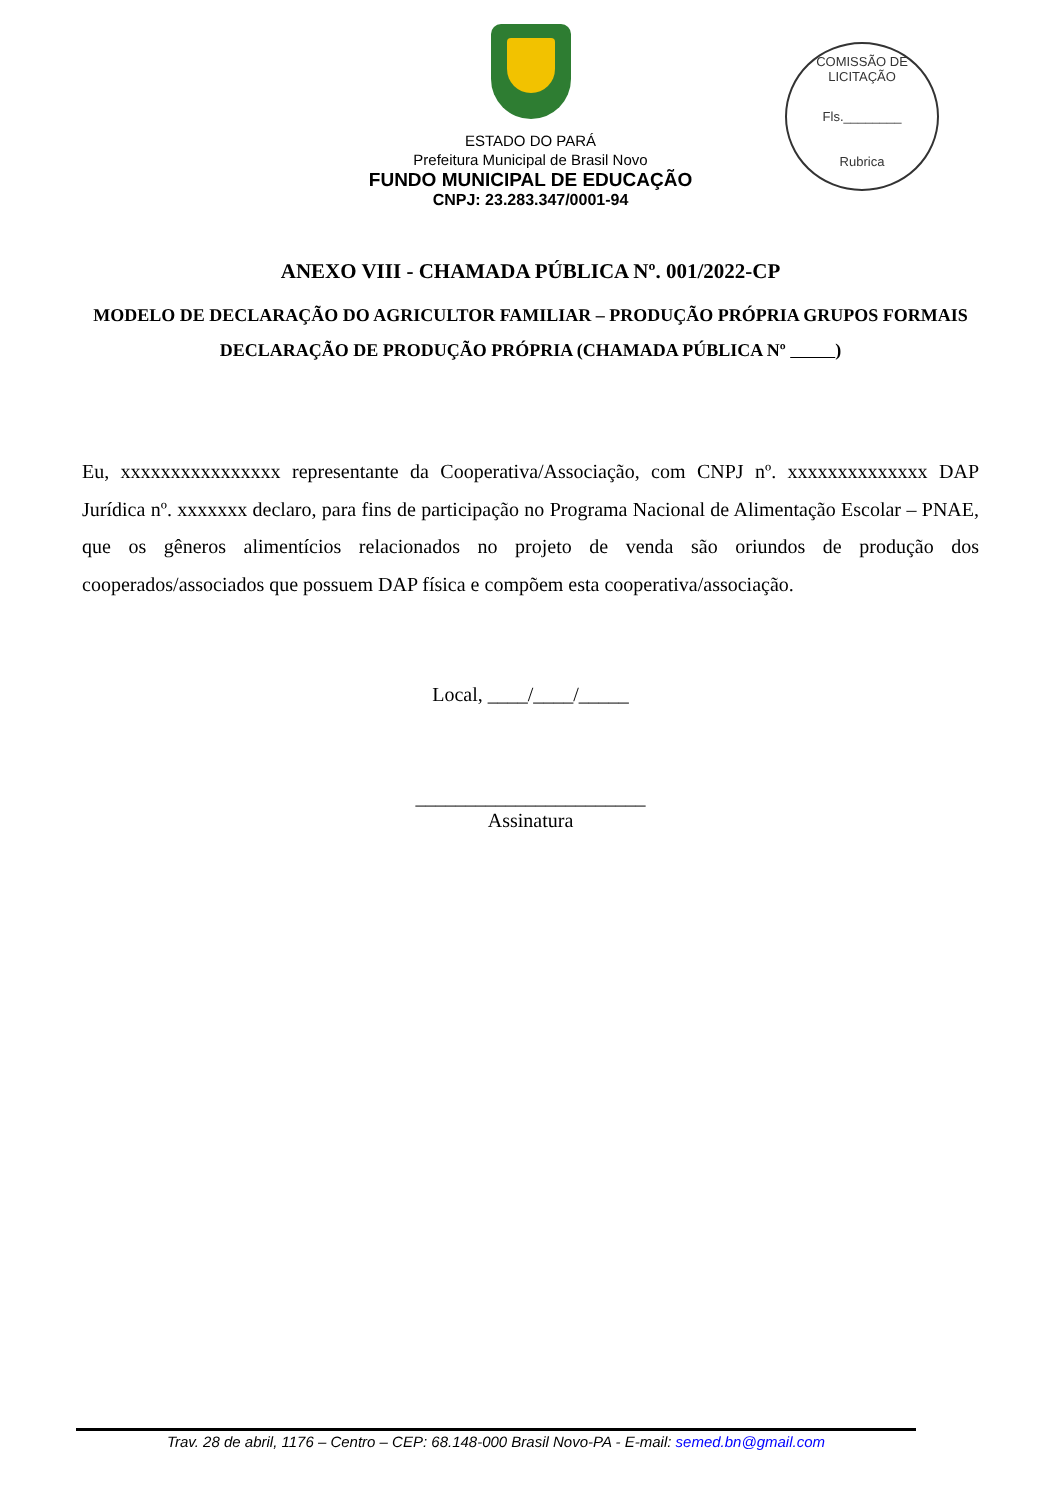COMISSÃO DE LICITAÇÃO
Fls.________
Rubrica
ESTADO DO PARÁ
Prefeitura Municipal de Brasil Novo
FUNDO MUNICIPAL DE EDUCAÇÃO
CNPJ: 23.283.347/0001-94
ANEXO VIII - CHAMADA PÚBLICA Nº. 001/2022-CP
MODELO DE DECLARAÇÃO DO AGRICULTOR FAMILIAR – PRODUÇÃO PRÓPRIA GRUPOS FORMAIS DECLARAÇÃO DE PRODUÇÃO PRÓPRIA (CHAMADA PÚBLICA Nº )
Eu, xxxxxxxxxxxxxxxx representante da Cooperativa/Associação, com CNPJ nº. xxxxxxxxxxxxxx DAP Jurídica nº. xxxxxxx declaro, para fins de participação no Programa Nacional de Alimentação Escolar – PNAE, que os gêneros alimentícios relacionados no projeto de venda são oriundos de produção dos cooperados/associados que possuem DAP física e compõem esta cooperativa/associação.
Local, ____/____/_____
_______________________
Assinatura
Trav. 28 de abril, 1176 – Centro – CEP: 68.148-000 Brasil Novo-PA - E-mail: semed.bn@gmail.com